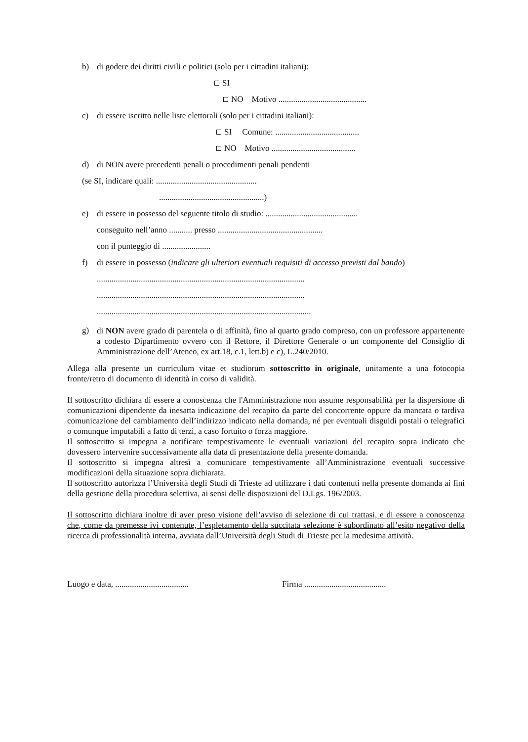b) di godere dei diritti civili e politici (solo per i cittadini italiani):
SI
NO Motivo ..........................................
c) di essere iscritto nelle liste elettorali (solo per i cittadini italiani):
SI Comune: ........................................
NO Motivo ........................................
d) di NON avere precedenti penali o procedimenti penali pendenti
(se SI, indicare quali: ................................................
..................................................)
e) di essere in possesso del seguente titolo di studio: ............................................
conseguito nell’anno ........... presso ..................................................
con il punteggio di .......................
f) di essere in possesso (indicare gli ulteriori eventuali requisiti di accesso previsti dal bando)
...................................................................................................
...................................................................................................
......................................................................................................
g) di NON avere grado di parentela o di affinità, fino al quarto grado compreso, con un professore appartenente a codesto Dipartimento ovvero con il Rettore, il Direttore Generale o un componente del Consiglio di Amministrazione dell’Ateneo, ex art.18, c.1, lett.b) e c), L.240/2010.
Allega alla presente un curriculum vitae et studiorum sottoscritto in originale, unitamente a una fotocopia fronte/retro di documento di identità in corso di validità.
Il sottoscritto dichiara di essere a conoscenza che l'Amministrazione non assume responsabilità per la dispersione di comunicazioni dipendente da inesatta indicazione del recapito da parte del concorrente oppure da mancata o tardiva comunicazione del cambiamento dell’indirizzo indicato nella domanda, né per eventuali disguidi postali o telegrafici o comunque imputabili a fatto di terzi, a caso fortuito o forza maggiore.
Il sottoscritto si impegna a notificare tempestivamente le eventuali variazioni del recapito sopra indicato che dovessero intervenire successivamente alla data di presentazione della presente domanda.
Il sottoscritto si impegna altresì a comunicare tempestivamente all’Amministrazione eventuali successive modificazioni della situazione sopra dichiarata.
Il sottoscritto autorizza l’Università degli Studi di Trieste ad utilizzare i dati contenuti nella presente domanda ai fini della gestione della procedura selettiva, ai sensi delle disposizioni del D.Lgs. 196/2003.
Il sottoscritto dichiara inoltre di aver preso visione dell’avviso di selezione di cui trattasi, e di essere a conoscenza che, come da premesse ivi contenute, l’espletamento della succitata selezione è subordinato all’esito negativo della ricerca di professionalità interna, avviata dall’Università degli Studi di Trieste per la medesima attività.
Luogo e data, ................................... Firma .......................................